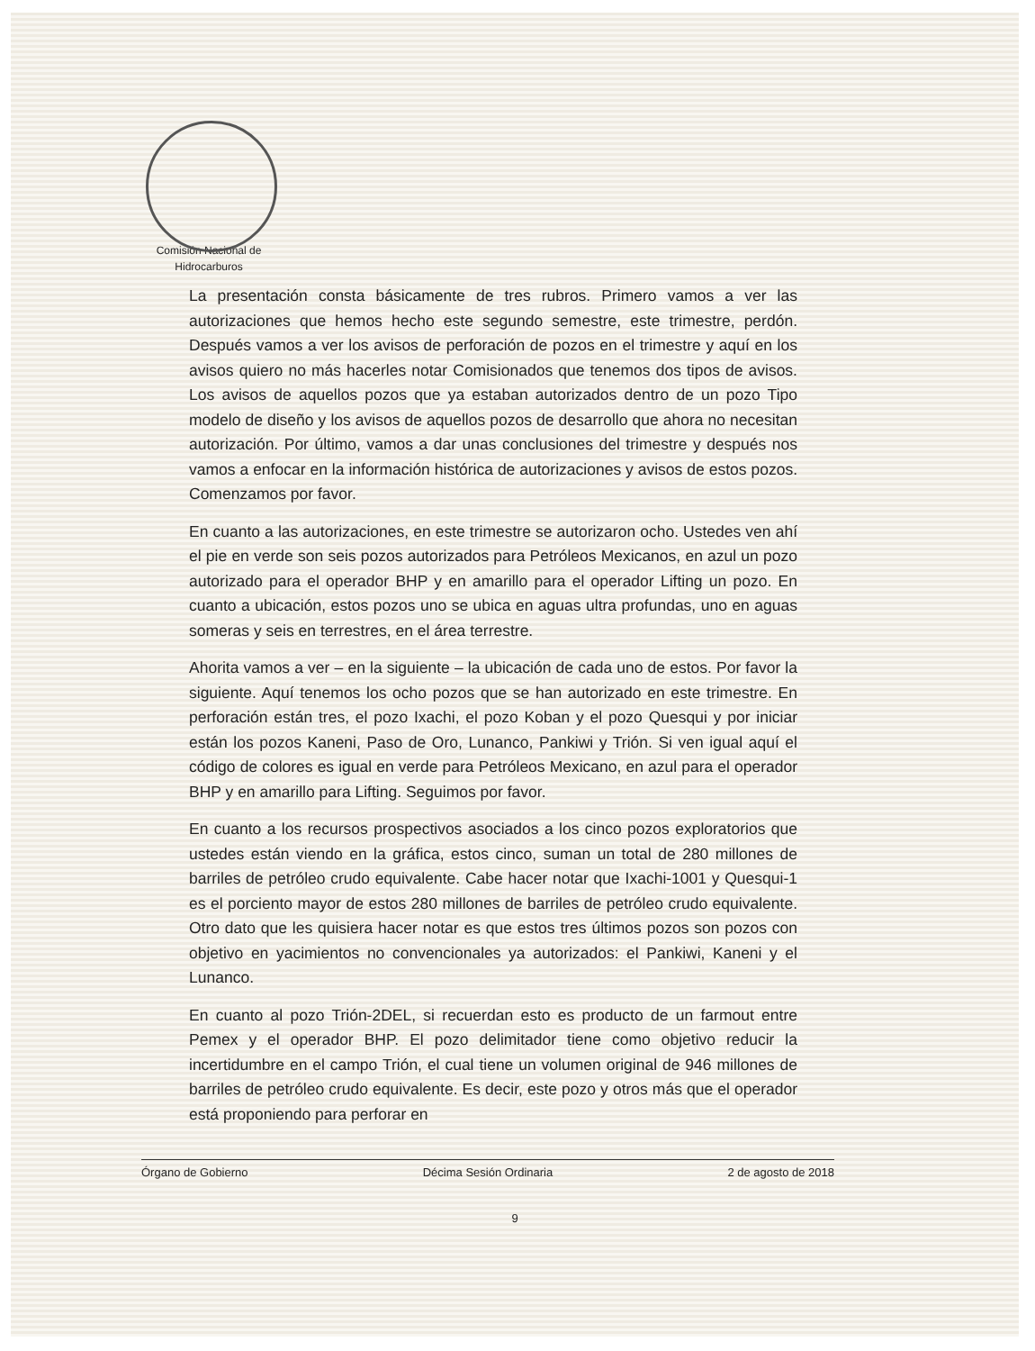Comisión Nacional de
Hidrocarburos
La presentación consta básicamente de tres rubros. Primero vamos a ver las autorizaciones que hemos hecho este segundo semestre, este trimestre, perdón. Después vamos a ver los avisos de perforación de pozos en el trimestre y aquí en los avisos quiero no más hacerles notar Comisionados que tenemos dos tipos de avisos. Los avisos de aquellos pozos que ya estaban autorizados dentro de un pozo Tipo modelo de diseño y los avisos de aquellos pozos de desarrollo que ahora no necesitan autorización. Por último, vamos a dar unas conclusiones del trimestre y después nos vamos a enfocar en la información histórica de autorizaciones y avisos de estos pozos. Comenzamos por favor.
En cuanto a las autorizaciones, en este trimestre se autorizaron ocho. Ustedes ven ahí el pie en verde son seis pozos autorizados para Petróleos Mexicanos, en azul un pozo autorizado para el operador BHP y en amarillo para el operador Lifting un pozo. En cuanto a ubicación, estos pozos uno se ubica en aguas ultra profundas, uno en aguas someras y seis en terrestres, en el área terrestre.
Ahorita vamos a ver – en la siguiente – la ubicación de cada uno de estos. Por favor la siguiente. Aquí tenemos los ocho pozos que se han autorizado en este trimestre. En perforación están tres, el pozo Ixachi, el pozo Koban y el pozo Quesqui y por iniciar están los pozos Kaneni, Paso de Oro, Lunanco, Pankiwi y Trión. Si ven igual aquí el código de colores es igual en verde para Petróleos Mexicano, en azul para el operador BHP y en amarillo para Lifting. Seguimos por favor.
En cuanto a los recursos prospectivos asociados a los cinco pozos exploratorios que ustedes están viendo en la gráfica, estos cinco, suman un total de 280 millones de barriles de petróleo crudo equivalente. Cabe hacer notar que Ixachi-1001 y Quesqui-1 es el porciento mayor de estos 280 millones de barriles de petróleo crudo equivalente. Otro dato que les quisiera hacer notar es que estos tres últimos pozos son pozos con objetivo en yacimientos no convencionales ya autorizados: el Pankiwi, Kaneni y el Lunanco.
En cuanto al pozo Trión-2DEL, si recuerdan esto es producto de un farmout entre Pemex y el operador BHP. El pozo delimitador tiene como objetivo reducir la incertidumbre en el campo Trión, el cual tiene un volumen original de 946 millones de barriles de petróleo crudo equivalente. Es decir, este pozo y otros más que el operador está proponiendo para perforar en
Órgano de Gobierno Décima Sesión Ordinaria 2 de agosto de 2018
9